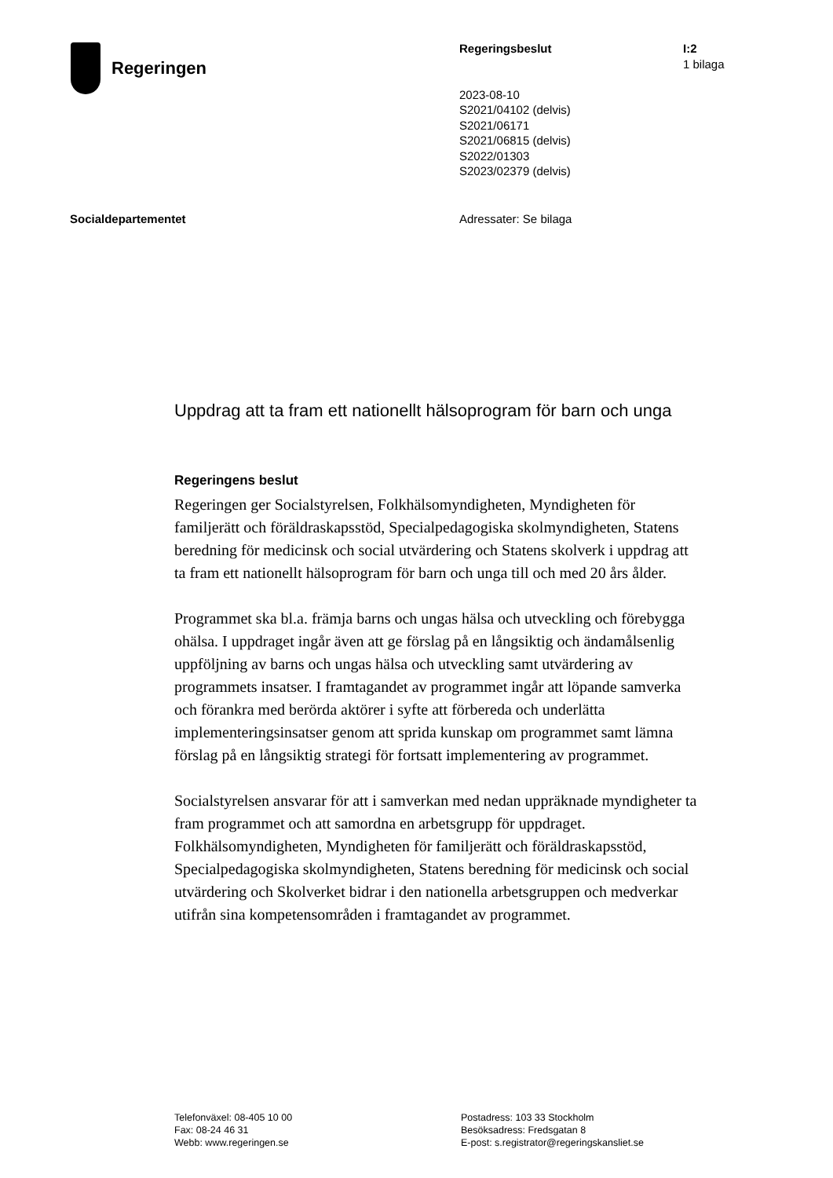Regeringen
Regeringsbeslut
2023-08-10
S2021/04102 (delvis)
S2021/06171
S2021/06815 (delvis)
S2022/01303
S2023/02379 (delvis)
I:2
1 bilaga
Socialdepartementet Adressater: Se bilaga
Uppdrag att ta fram ett nationellt hälsoprogram för barn och unga
Regeringens beslut
Regeringen ger Socialstyrelsen, Folkhälsomyndigheten, Myndigheten för familjerätt och föräldraskapsstöd, Specialpedagogiska skolmyndigheten, Statens beredning för medicinsk och social utvärdering och Statens skolverk i uppdrag att ta fram ett nationellt hälsoprogram för barn och unga till och med 20 års ålder.
Programmet ska bl.a. främja barns och ungas hälsa och utveckling och förebygga ohälsa. I uppdraget ingår även att ge förslag på en långsiktig och ändamålsenlig uppföljning av barns och ungas hälsa och utveckling samt utvärdering av programmets insatser. I framtagandet av programmet ingår att löpande samverka och förankra med berörda aktörer i syfte att förbereda och underlätta implementeringsinsatser genom att sprida kunskap om programmet samt lämna förslag på en långsiktig strategi för fortsatt implementering av programmet.
Socialstyrelsen ansvarar för att i samverkan med nedan uppräknade myndigheter ta fram programmet och att samordna en arbetsgrupp för uppdraget. Folkhälsomyndigheten, Myndigheten för familjerätt och föräldraskapsstöd, Specialpedagogiska skolmyndigheten, Statens beredning för medicinsk och social utvärdering och Skolverket bidrar i den nationella arbetsgruppen och medverkar utifrån sina kompetensområden i framtagandet av programmet.
Telefonväxel: 08-405 10 00
Fax: 08-24 46 31
Webb: www.regeringen.se
Postadress: 103 33 Stockholm
Besöksadress: Fredsgatan 8
E-post: s.registrator@regeringskansliet.se